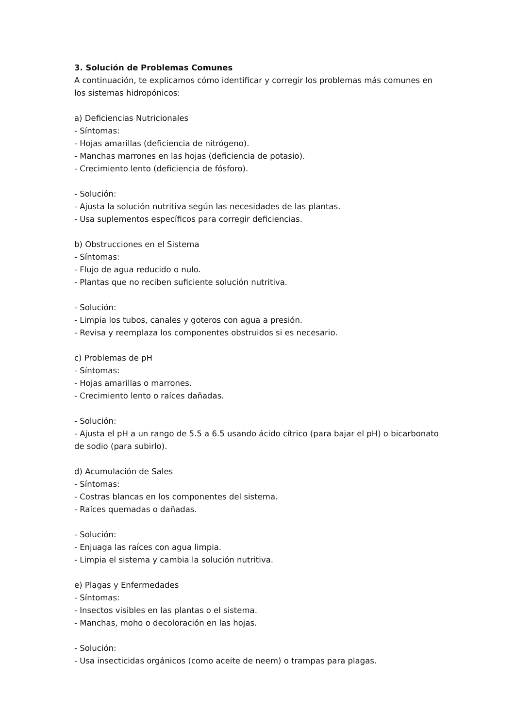3. Solución de Problemas Comunes
A continuación, te explicamos cómo identificar y corregir los problemas más comunes en los sistemas hidropónicos:
a) Deficiencias Nutricionales
- Síntomas:
- Hojas amarillas (deficiencia de nitrógeno).
- Manchas marrones en las hojas (deficiencia de potasio).
- Crecimiento lento (deficiencia de fósforo).
- Solución:
- Ajusta la solución nutritiva según las necesidades de las plantas.
- Usa suplementos específicos para corregir deficiencias.
b) Obstrucciones en el Sistema
- Síntomas:
- Flujo de agua reducido o nulo.
- Plantas que no reciben suficiente solución nutritiva.
- Solución:
- Limpia los tubos, canales y goteros con agua a presión.
- Revisa y reemplaza los componentes obstruidos si es necesario.
c) Problemas de pH
- Síntomas:
- Hojas amarillas o marrones.
- Crecimiento lento o raíces dañadas.
- Solución:
- Ajusta el pH a un rango de 5.5 a 6.5 usando ácido cítrico (para bajar el pH) o bicarbonato de sodio (para subirlo).
d) Acumulación de Sales
- Síntomas:
- Costras blancas en los componentes del sistema.
- Raíces quemadas o dañadas.
- Solución:
- Enjuaga las raíces con agua limpia.
- Limpia el sistema y cambia la solución nutritiva.
e) Plagas y Enfermedades
- Síntomas:
- Insectos visibles en las plantas o el sistema.
- Manchas, moho o decoloración en las hojas.
- Solución:
- Usa insecticidas orgánicos (como aceite de neem) o trampas para plagas.